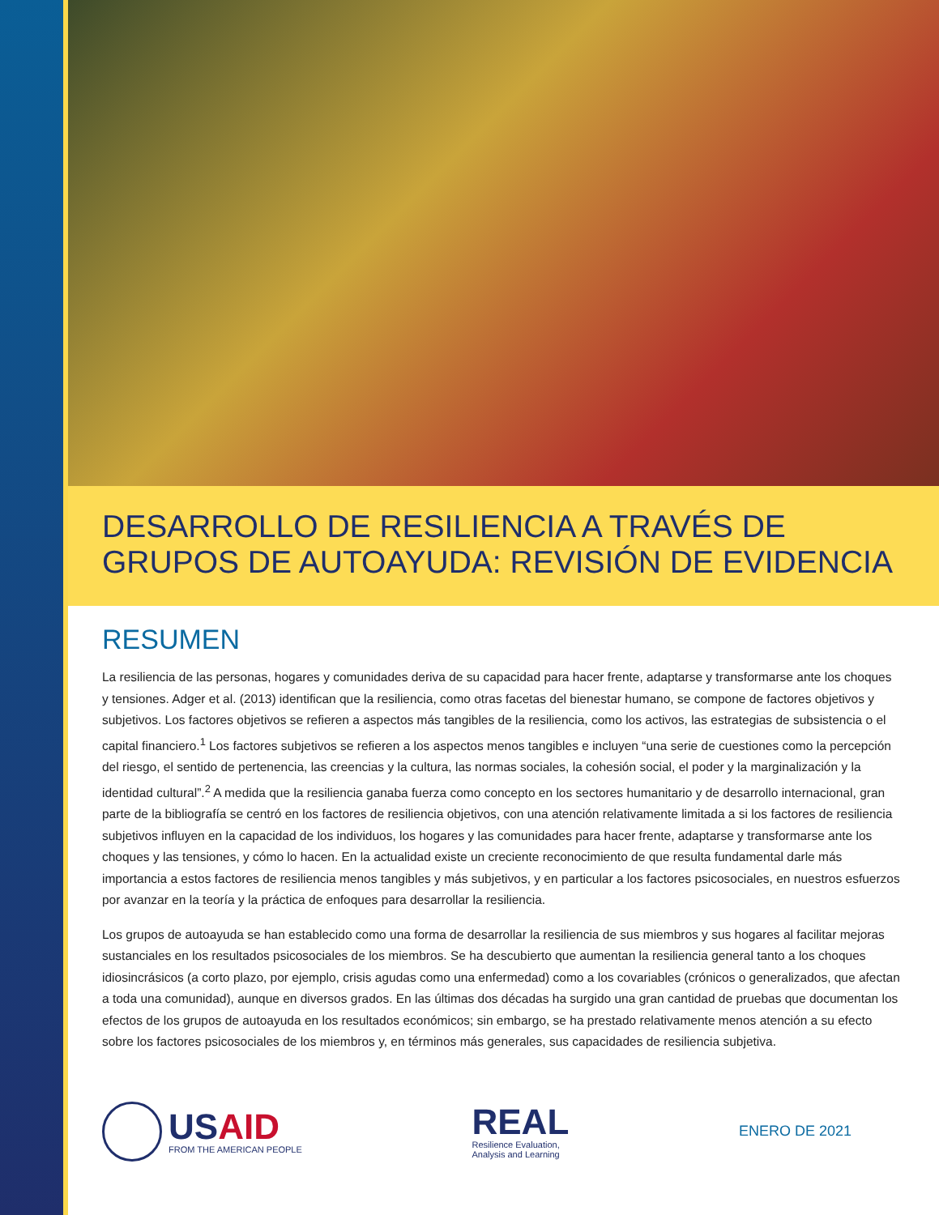DESARROLLO DE RESILIENCIA A TRAVÉS DE
GRUPOS DE AUTOAYUDA: REVISIÓN DE EVIDENCIA
RESUMEN
La resiliencia de las personas, hogares y comunidades deriva de su capacidad para hacer frente, adaptarse y transformarse ante los choques y tensiones. Adger et al. (2013) identifican que la resiliencia, como otras facetas del bienestar humano, se compone de factores objetivos y subjetivos. Los factores objetivos se refieren a aspectos más tangibles de la resiliencia, como los activos, las estrategias de subsistencia o el capital financiero.<sup>1</sup> Los factores subjetivos se refieren a los aspectos menos tangibles e incluyen “una serie de cuestiones como la percepción del riesgo, el sentido de pertenencia, las creencias y la cultura, las normas sociales, la cohesión social, el poder y la marginalización y la identidad cultural”.<sup>2</sup> A medida que la resiliencia ganaba fuerza como concepto en los sectores humanitario y de desarrollo internacional, gran parte de la bibliografía se centró en los factores de resiliencia objetivos, con una atención relativamente limitada a si los factores de resiliencia subjetivos influyen en la capacidad de los individuos, los hogares y las comunidades para hacer frente, adaptarse y transformarse ante los choques y las tensiones, y cómo lo hacen. En la actualidad existe un creciente reconocimiento de que resulta fundamental darle más importancia a estos factores de resiliencia menos tangibles y más subjetivos, y en particular a los factores psicosociales, en nuestros esfuerzos por avanzar en la teoría y la práctica de enfoques para desarrollar la resiliencia.
Los grupos de autoayuda se han establecido como una forma de desarrollar la resiliencia de sus miembros y sus hogares al facilitar mejoras sustanciales en los resultados psicosociales de los miembros. Se ha descubierto que aumentan la resiliencia general tanto a los choques idiosincrásicos (a corto plazo, por ejemplo, crisis agudas como una enfermedad) como a los covariables (crónicos o generalizados, que afectan a toda una comunidad), aunque en diversos grados. En las últimas dos décadas ha surgido una gran cantidad de pruebas que documentan los efectos de los grupos de autoayuda en los resultados económicos; sin embargo, se ha prestado relativamente menos atención a su efecto sobre los factores psicosociales de los miembros y, en términos más generales, sus capacidades de resiliencia subjetiva.
USAID
FROM THE AMERICAN PEOPLE
REAL
Resilience Evaluation,
Analysis and Learning
ENERO DE 2021